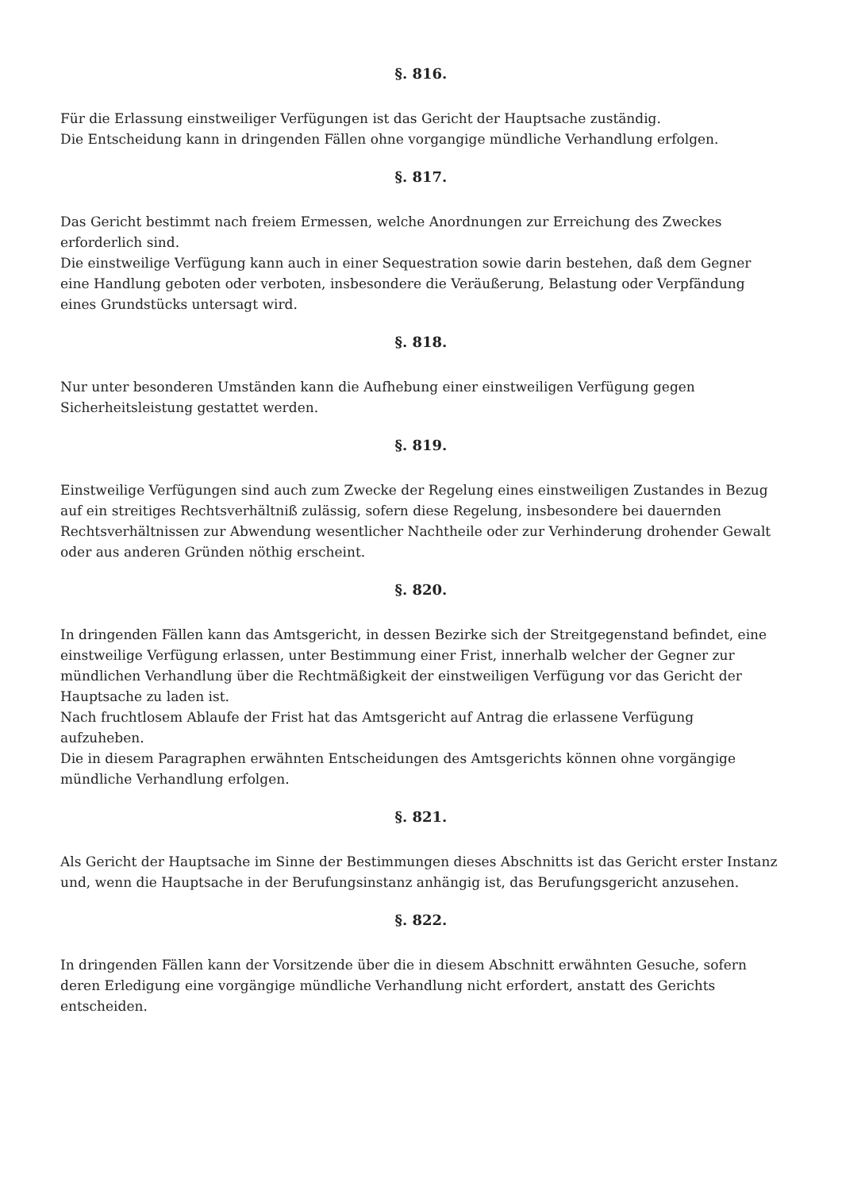§. 816.
Für die Erlassung einstweiliger Verfügungen ist das Gericht der Hauptsache zuständig.
Die Entscheidung kann in dringenden Fällen ohne vorgangige mündliche Verhandlung erfolgen.
§. 817.
Das Gericht bestimmt nach freiem Ermessen, welche Anordnungen zur Erreichung des Zweckes erforderlich sind.
Die einstweilige Verfügung kann auch in einer Sequestration sowie darin bestehen, daß dem Gegner eine Handlung geboten oder verboten, insbesondere die Veräußerung, Belastung oder Verpfändung eines Grundstücks untersagt wird.
§. 818.
Nur unter besonderen Umständen kann die Aufhebung einer einstweiligen Verfügung gegen Sicherheitsleistung gestattet werden.
§. 819.
Einstweilige Verfügungen sind auch zum Zwecke der Regelung eines einstweiligen Zustandes in Bezug auf ein streitiges Rechtsverhältniß zulässig, sofern diese Regelung, insbesondere bei dauernden Rechtsverhältnissen zur Abwendung wesentlicher Nachtheile oder zur Verhinderung drohender Gewalt oder aus anderen Gründen nöthig erscheint.
§. 820.
In dringenden Fällen kann das Amtsgericht, in dessen Bezirke sich der Streitgegenstand befindet, eine einstweilige Verfügung erlassen, unter Bestimmung einer Frist, innerhalb welcher der Gegner zur mündlichen Verhandlung über die Rechtmäßigkeit der einstweiligen Verfügung vor das Gericht der Hauptsache zu laden ist.
Nach fruchtlosem Ablaufe der Frist hat das Amtsgericht auf Antrag die erlassene Verfügung aufzuheben.
Die in diesem Paragraphen erwähnten Entscheidungen des Amtsgerichts können ohne vorgängige mündliche Verhandlung erfolgen.
§. 821.
Als Gericht der Hauptsache im Sinne der Bestimmungen dieses Abschnitts ist das Gericht erster Instanz und, wenn die Hauptsache in der Berufungsinstanz anhängig ist, das Berufungsgericht anzusehen.
§. 822.
In dringenden Fällen kann der Vorsitzende über die in diesem Abschnitt erwähnten Gesuche, sofern deren Erledigung eine vorgängige mündliche Verhandlung nicht erfordert, anstatt des Gerichts entscheiden.